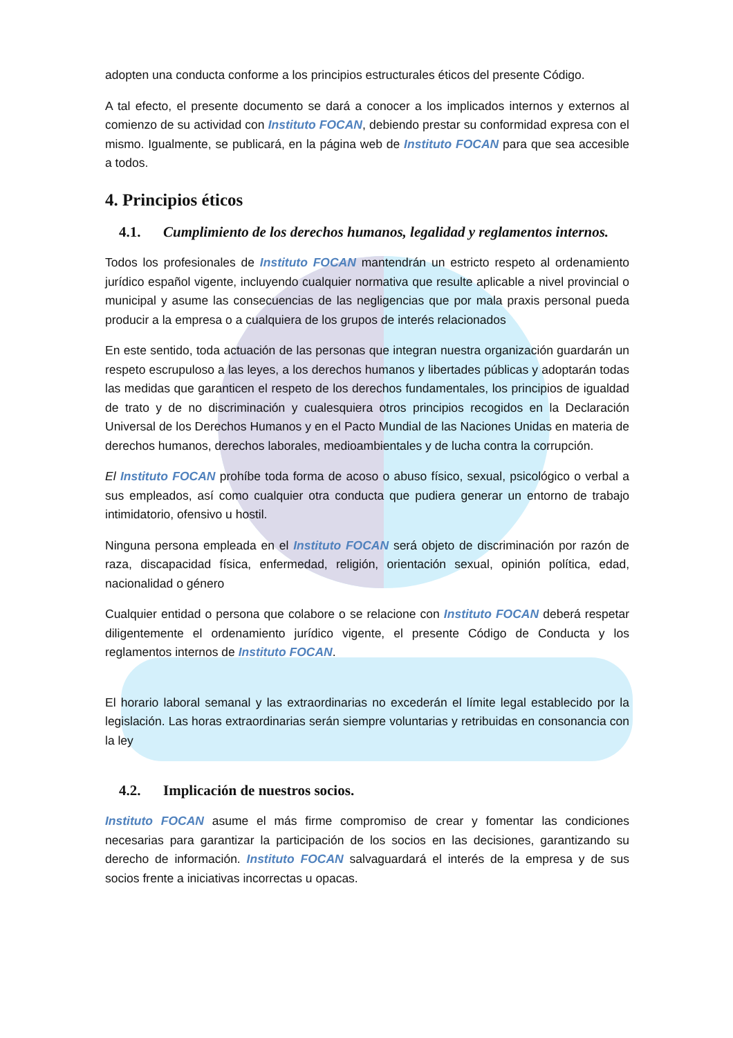adopten una conducta conforme a los principios estructurales éticos del presente Código.
A tal efecto, el presente documento se dará a conocer a los implicados internos y externos al comienzo de su actividad con Instituto FOCAN, debiendo prestar su conformidad expresa con el mismo. Igualmente, se publicará, en la página web de Instituto FOCAN para que sea accesible a todos.
4. Principios éticos
4.1. Cumplimiento de los derechos humanos, legalidad y reglamentos internos.
Todos los profesionales de Instituto FOCAN mantendrán un estricto respeto al ordenamiento jurídico español vigente, incluyendo cualquier normativa que resulte aplicable a nivel provincial o municipal y asume las consecuencias de las negligencias que por mala praxis personal pueda producir a la empresa o a cualquiera de los grupos de interés relacionados
En este sentido, toda actuación de las personas que integran nuestra organización guardarán un respeto escrupuloso a las leyes, a los derechos humanos y libertades públicas y adoptarán todas las medidas que garanticen el respeto de los derechos fundamentales, los principios de igualdad de trato y de no discriminación y cualesquiera otros principios recogidos en la Declaración Universal de los Derechos Humanos y en el Pacto Mundial de las Naciones Unidas en materia de derechos humanos, derechos laborales, medioambientales y de lucha contra la corrupción.
El Instituto FOCAN prohíbe toda forma de acoso o abuso físico, sexual, psicológico o verbal a sus empleados, así como cualquier otra conducta que pudiera generar un entorno de trabajo intimidatorio, ofensivo u hostil.
Ninguna persona empleada en el Instituto FOCAN será objeto de discriminación por razón de raza, discapacidad física, enfermedad, religión, orientación sexual, opinión política, edad, nacionalidad o género
Cualquier entidad o persona que colabore o se relacione con Instituto FOCAN deberá respetar diligentemente el ordenamiento jurídico vigente, el presente Código de Conducta y los reglamentos internos de Instituto FOCAN.
El horario laboral semanal y las extraordinarias no excederán el límite legal establecido por la legislación. Las horas extraordinarias serán siempre voluntarias y retribuidas en consonancia con la ley
4.2. Implicación de nuestros socios.
Instituto FOCAN asume el más firme compromiso de crear y fomentar las condiciones necesarias para garantizar la participación de los socios en las decisiones, garantizando su derecho de información. Instituto FOCAN salvaguardará el interés de la empresa y de sus socios frente a iniciativas incorrectas u opacas.